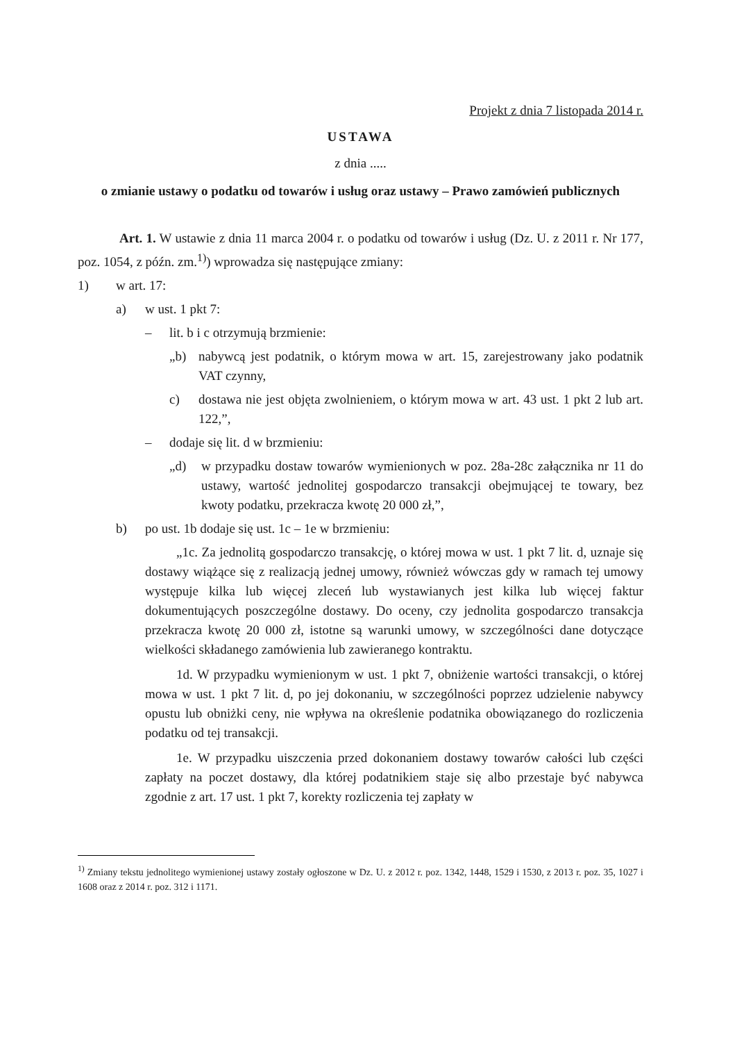Projekt z dnia 7 listopada 2014 r.
USTAWA
z dnia .....
o zmianie ustawy o podatku od towarów i usług oraz ustawy – Prawo zamówień publicznych
Art. 1. W ustawie z dnia 11 marca 2004 r. o podatku od towarów i usług (Dz. U. z 2011 r. Nr 177, poz. 1054, z późn. zm.<sup>1)</sup>) wprowadza się następujące zmiany:
1) w art. 17:
a) w ust. 1 pkt 7:
– lit. b i c otrzymują brzmienie:
„b) nabywcą jest podatnik, o którym mowa w art. 15, zarejestrowany jako podatnik VAT czynny,
c) dostawa nie jest objęta zwolnieniem, o którym mowa w art. 43 ust. 1 pkt 2 lub art. 122,”,
– dodaje się lit. d w brzmieniu:
„d) w przypadku dostaw towarów wymienionych w poz. 28a-28c załącznika nr 11 do ustawy, wartość jednolitej gospodarczo transakcji obejmującej te towary, bez kwoty podatku, przekracza kwotę 20 000 zł,”,
b) po ust. 1b dodaje się ust. 1c – 1e w brzmieniu:
„1c. Za jednolitą gospodarczo transakcję, o której mowa w ust. 1 pkt 7 lit. d, uznaje się dostawy wiążące się z realizacją jednej umowy, również wówczas gdy w ramach tej umowy występuje kilka lub więcej zleceń lub wystawianych jest kilka lub więcej faktur dokumentujących poszczególne dostawy. Do oceny, czy jednolita gospodarczo transakcja przekracza kwotę 20 000 zł, istotne są warunki umowy, w szczególności dane dotyczące wielkości składanego zamówienia lub zawieranego kontraktu.
1d. W przypadku wymienionym w ust. 1 pkt 7, obniżenie wartości transakcji, o której mowa w ust. 1 pkt 7 lit. d, po jej dokonaniu, w szczególności poprzez udzielenie nabywcy opustu lub obniżki ceny, nie wpływa na określenie podatnika obowiązanego do rozliczenia podatku od tej transakcji.
1e. W przypadku uiszczenia przed dokonaniem dostawy towarów całości lub części zapłaty na poczet dostawy, dla której podatnikiem staje się albo przestaje być nabywca zgodnie z art. 17 ust. 1 pkt 7, korekty rozliczenia tej zapłaty w
<sup>1)</sup> Zmiany tekstu jednolitego wymienionej ustawy zostały ogłoszone w Dz. U. z 2012 r. poz. 1342, 1448, 1529 i 1530, z 2013 r. poz. 35, 1027 i 1608 oraz z 2014 r. poz. 312 i 1171.